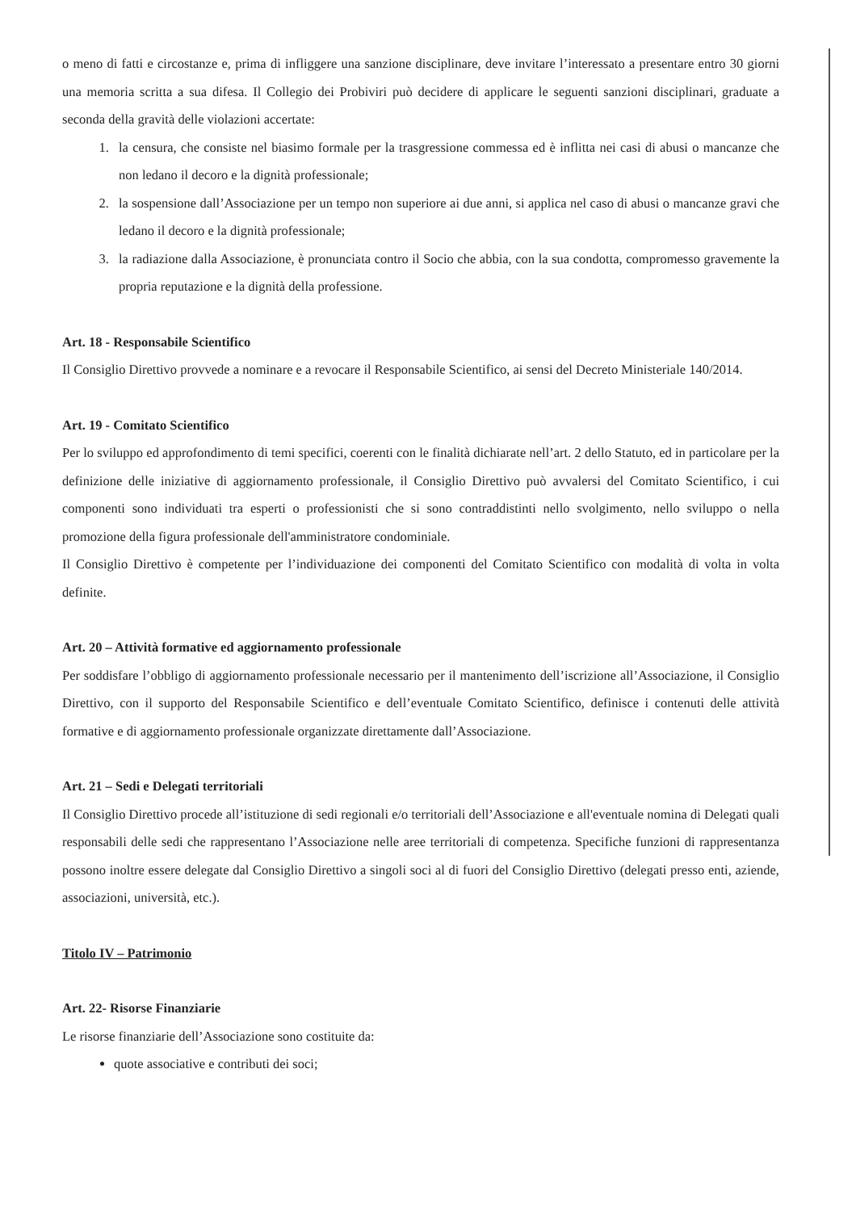o meno di fatti e circostanze e, prima di infliggere una sanzione disciplinare, deve invitare l’interessato a presentare entro 30 giorni una memoria scritta a sua difesa. Il Collegio dei Probiviri può decidere di applicare le seguenti sanzioni disciplinari, graduate a seconda della gravità delle violazioni accertate:
1. la censura, che consiste nel biasimo formale per la trasgressione commessa ed è inflitta nei casi di abusi o mancanze che non ledano il decoro e la dignità professionale;
2. la sospensione dall’Associazione per un tempo non superiore ai due anni, si applica nel caso di abusi o mancanze gravi che ledano il decoro e la dignità professionale;
3. la radiazione dalla Associazione, è pronunciata contro il Socio che abbia, con la sua condotta, compromesso gravemente la propria reputazione e la dignità della professione.
Art. 18 - Responsabile Scientifico
Il Consiglio Direttivo provvede a nominare e a revocare il Responsabile Scientifico, ai sensi del Decreto Ministeriale 140/2014.
Art. 19 - Comitato Scientifico
Per lo sviluppo ed approfondimento di temi specifici, coerenti con le finalità dichiarate nell’art. 2 dello Statuto, ed in particolare per la definizione delle iniziative di aggiornamento professionale, il Consiglio Direttivo può avvalersi del Comitato Scientifico, i cui componenti sono individuati tra esperti o professionisti che si sono contraddistinti nello svolgimento, nello sviluppo o nella promozione della figura professionale dell'amministratore condominiale.
Il Consiglio Direttivo è competente per l’individuazione dei componenti del Comitato Scientifico con modalità di volta in volta definite.
Art. 20 – Attività formative ed aggiornamento professionale
Per soddisfare l’obbligo di aggiornamento professionale necessario per il mantenimento dell’iscrizione all’Associazione, il Consiglio Direttivo, con il supporto del Responsabile Scientifico e dell’eventuale Comitato Scientifico, definisce i contenuti delle attività formative e di aggiornamento professionale organizzate direttamente dall’Associazione.
Art. 21 – Sedi e Delegati territoriali
Il Consiglio Direttivo procede all’istituzione di sedi regionali e/o territoriali dell’Associazione e all'eventuale nomina di Delegati quali responsabili delle sedi che rappresentano l’Associazione nelle aree territoriali di competenza. Specifiche funzioni di rappresentanza possono inoltre essere delegate dal Consiglio Direttivo a singoli soci al di fuori del Consiglio Direttivo (delegati presso enti, aziende, associazioni, università, etc.).
Titolo IV – Patrimonio
Art. 22- Risorse Finanziarie
Le risorse finanziarie dell’Associazione sono costituite da:
quote associative e contributi dei soci;